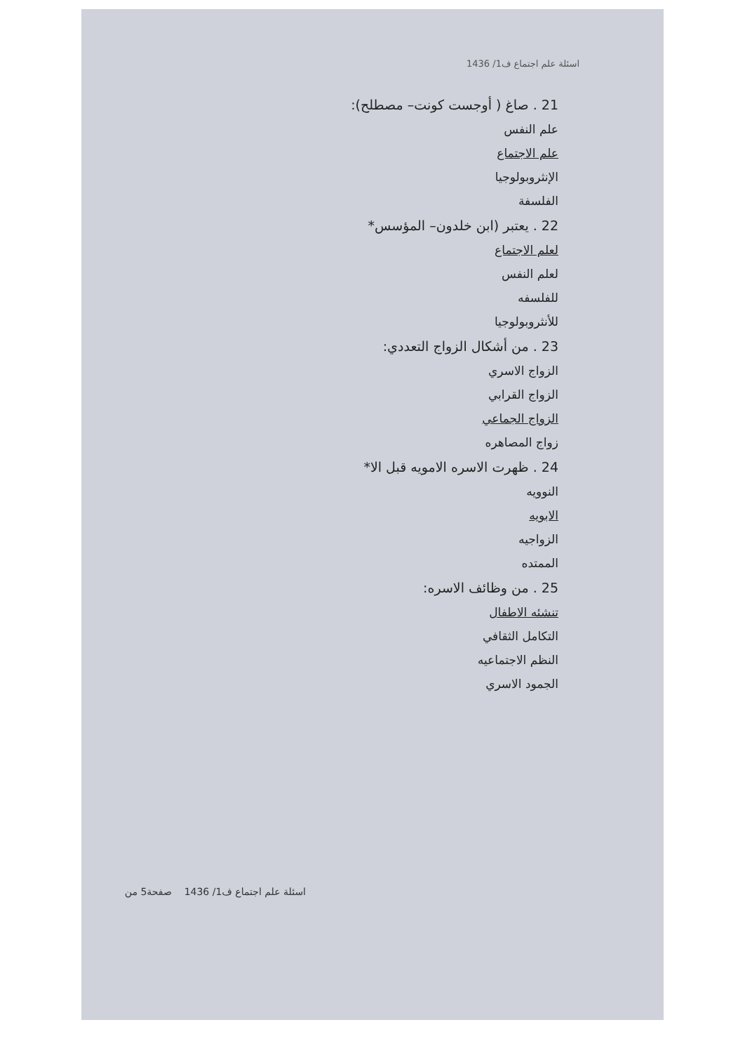اسئلة علم اجتماع ف1/ 1436
21 . صاغ ( أوجست كونت– مصطلح):
علم النفس
علم الاجتماع
الإنثروبولوجيا
الفلسفة
22 . يعتبر (ابن خلدون– المؤسس*
لعلم الاجتماع
لعلم النفس
للفلسفه
للأنثروبولوجيا
23 . من أشكال الزواج التعددي:
الزواج الاسري
الزواج القرابي
الزواج الجماعي
زواج المصاهره
24 . ظهرت الاسره الامويه قبل الا*
النوويه
الابويه
الزواجيه
الممتده
25 . من وظائف الاسره:
تنشئه الاطفال
التكامل الثقافي
النظم الاجتماعيه
الجمود الاسري
اسئلة علم اجتماع ف1/ 1436 صفحة5 من